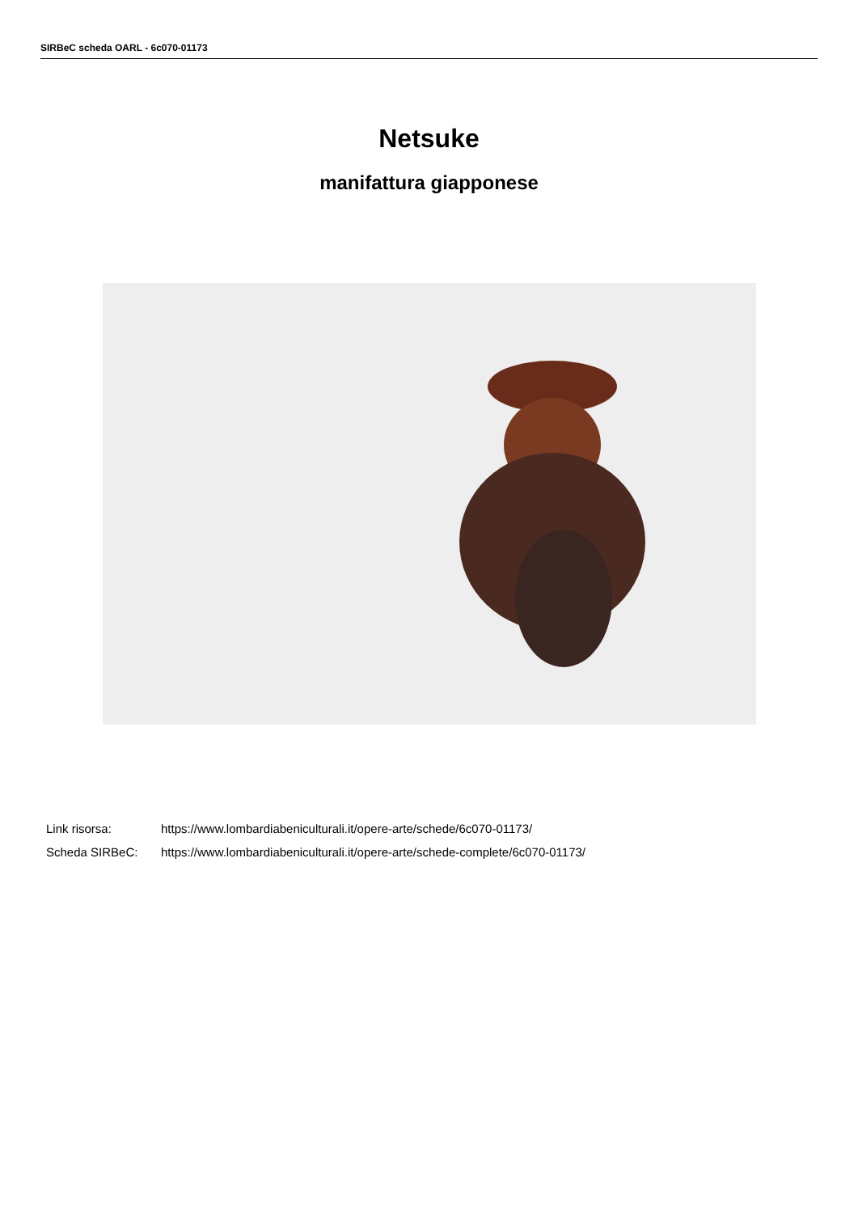SIRBeC scheda OARL - 6c070-01173
Netsuke
manifattura giapponese
Link risorsa: https://www.lombardiabeniculturali.it/opere-arte/schede/6c070-01173/
Scheda SIRBeC: https://www.lombardiabeniculturali.it/opere-arte/schede-complete/6c070-01173/